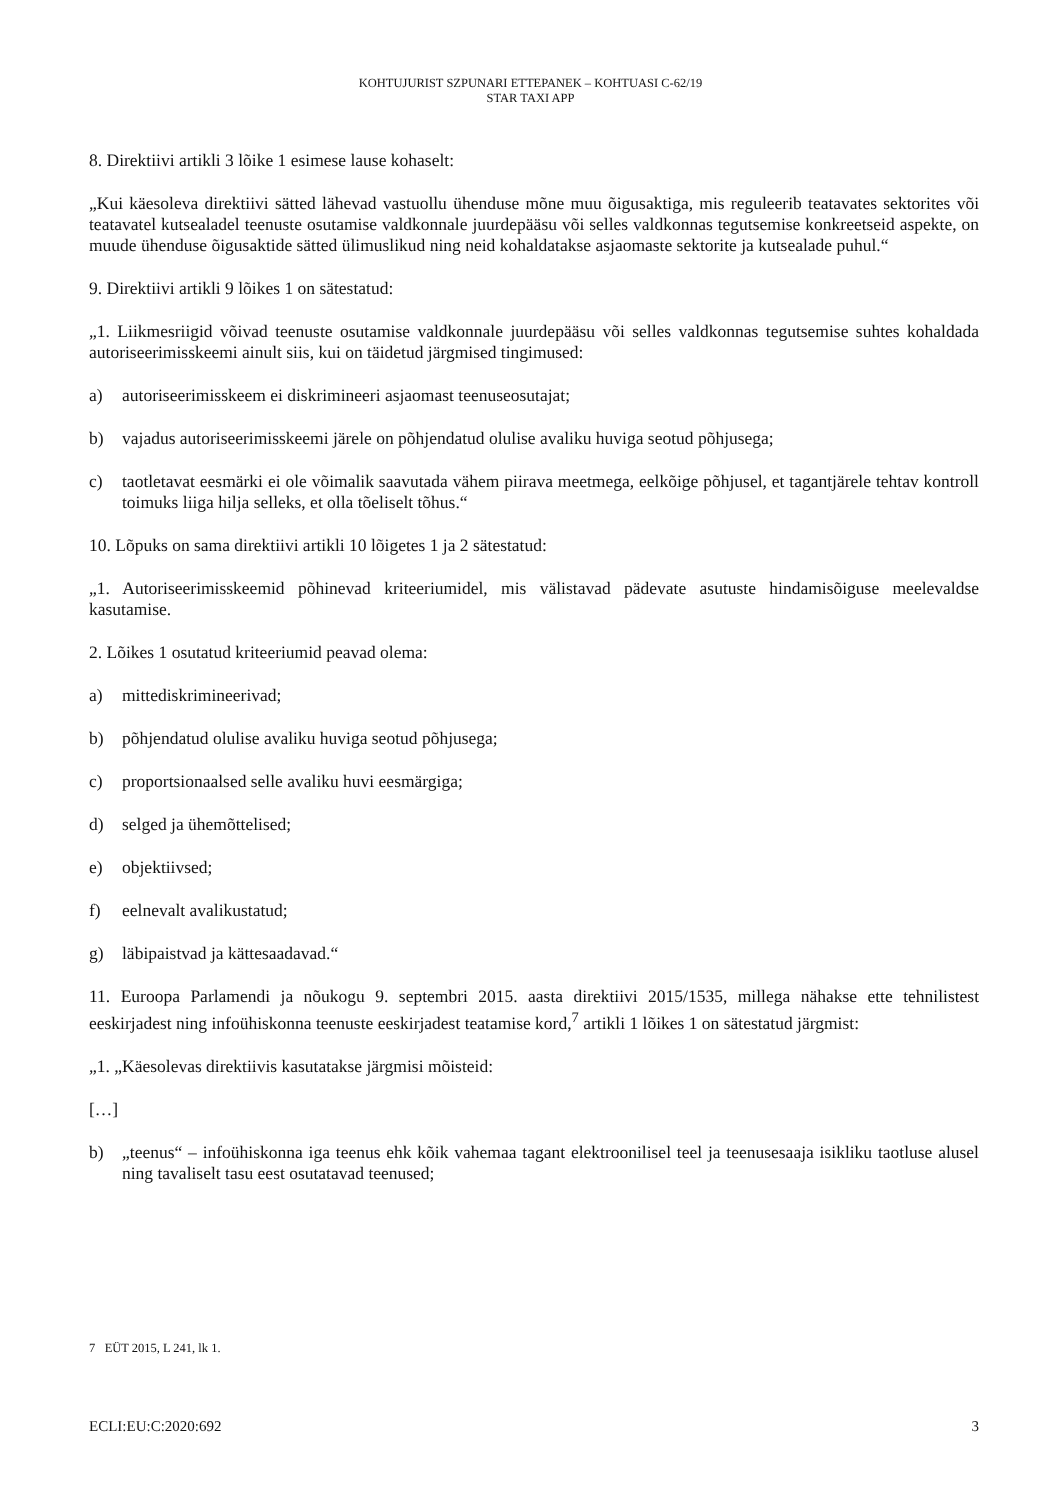KOHTUJURIST SZPUNARI ETTEPANEK – KOHTUASI C-62/19
STAR TAXI APP
8. Direktiivi artikli 3 lõike 1 esimese lause kohaselt:
„Kui käesoleva direktiivi sätted lähevad vastuollu ühenduse mõne muu õigusaktiga, mis reguleerib teatavates sektorites või teatavatel kutsealadel teenuste osutamise valdkonnale juurdepääsu või selles valdkonnas tegutsemise konkreetseid aspekte, on muude ühenduse õigusaktide sätted ülimuslikud ning neid kohaldatakse asjaomaste sektorite ja kutsealade puhul.“
9. Direktiivi artikli 9 lõikes 1 on sätestatud:
„1. Liikmesriigid võivad teenuste osutamise valdkonnale juurdepääsu või selles valdkonnas tegutsemise suhtes kohaldada autoriseerimisskeemi ainult siis, kui on täidetud järgmised tingimused:
a) autoriseerimisskeem ei diskrimineeri asjaomast teenuseosutajat;
b) vajadus autoriseerimisskeemi järele on põhjendatud olulise avaliku huviga seotud põhjusega;
c) taotletavat eesmärki ei ole võimalik saavutada vähem piirava meetmega, eelkõige põhjusel, et tagantjärele tehtav kontroll toimuks liiga hilja selleks, et olla tõeliselt tõhus.“
10. Lõpuks on sama direktiivi artikli 10 lõigetes 1 ja 2 sätestatud:
„1. Autoriseerimisskeemid põhinevad kriteeriumidel, mis välistavad pädevate asutuste hindamisõiguse meelevaldse kasutamise.
2. Lõikes 1 osutatud kriteeriumid peavad olema:
a) mittediskrimineerivad;
b) põhjendatud olulise avaliku huviga seotud põhjusega;
c) proportsionaalsed selle avaliku huvi eesmärgiga;
d) selged ja ühemõttelised;
e) objektiivsed;
f) eelnevalt avalikustatud;
g) läbipaistvad ja kättesaadavad.“
11. Euroopa Parlamendi ja nõukogu 9. septembri 2015. aasta direktiivi 2015/1535, millega nähakse ette tehnilistest eeskirjadest ning infoühiskonna teenuste eeskirjadest teatamise kord,<sup>7</sup> artikli 1 lõikes 1 on sätestatud järgmist:
„1. „Käesolevas direktiivis kasutatakse järgmisi mõisteid:
[…]
b) „teenus“ – infoühiskonna iga teenus ehk kõik vahemaa tagant elektroonilisel teel ja teenusesaaja isikliku taotluse alusel ning tavaliselt tasu eest osutatavad teenused;
7 EÜT 2015, L 241, lk 1.
ECLI:EU:C:2020:692 3